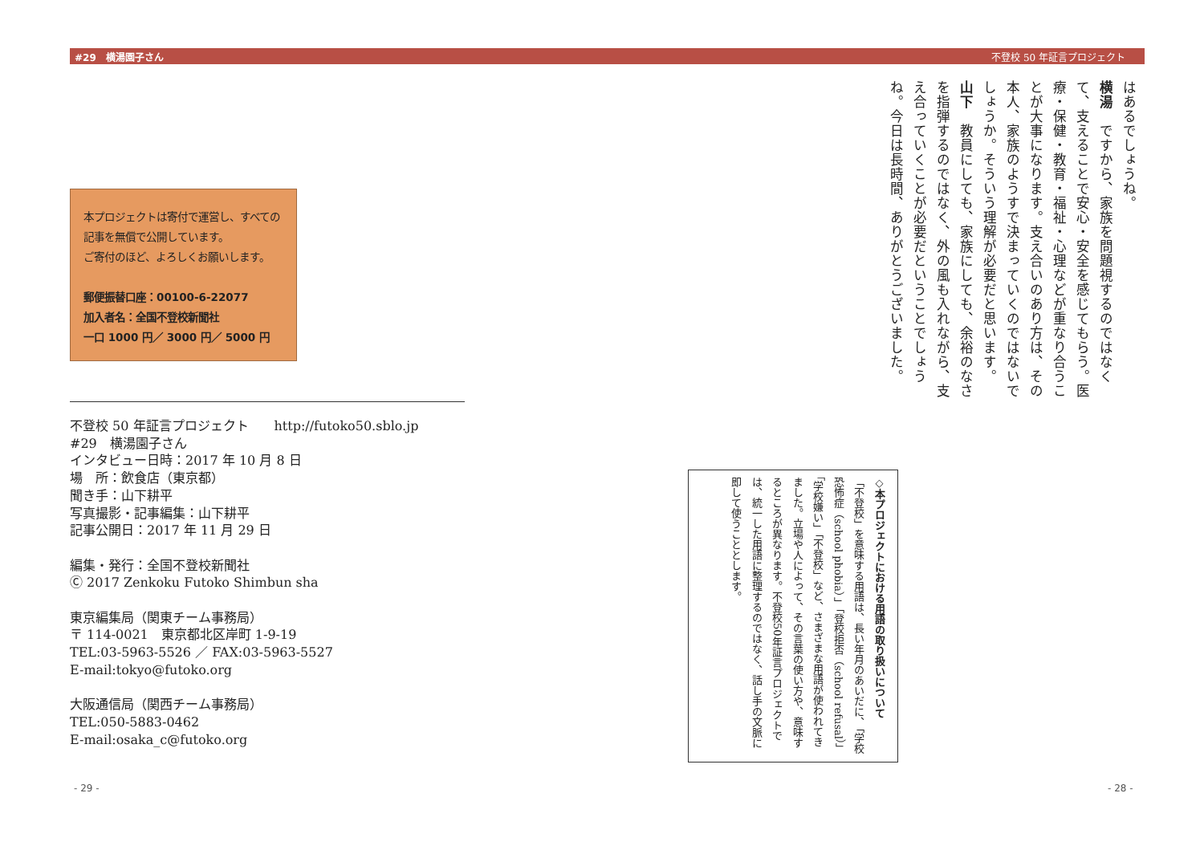#29　横湯園子さん 不登校 50 年証言プロジェクト
はあるでしょうね。
横湯　ですから、家族を問題視するのではなくて、支えることで安心・安全を感じてもらう。医療・保健・教育・福祉・心理などが重なり合うことが大事になります。支え合いのあり方は、その本人、家族のようすで決まっていくのではないでしょうか。そういう理解が必要だと思います。
山下　教員にしても、家族にしても、余裕のなさを指弾するのではなく、外の風も入れながら、支え合っていくことが必要だということでしょうね。今日は長時間、ありがとうございました。
◇本プロジェクトにおける用語の取り扱いについて
「不登校」を意味する用語は、長い年月のあいだに、「学校恐怖症（school phobia）」「登校拒否（school refusal）」「学校嫌い」「不登校」など、さまざまな用語が使われてきました。立場や人によって、その言葉の使い方や、意味するところが異なります。不登校50年証言プロジェクトでは、統一した用語に整理するのではなく、話し手の文脈に即して使うこととします。
- 28 -
本プロジェクトは寄付で運営し、すべての記事を無償で公開しています。
ご寄付のほど、よろしくお願いします。
郵便振替口座：00100-6-22077
加入者名：全国不登校新聞社
一口 1000 円／ 3000 円／ 5000 円
不登校 50 年証言プロジェクト　　http://futoko50.sblo.jp
#29　横湯園子さん
インタビュー日時：2017 年 10 月 8 日
場　所：飲食店（東京都）
聞き手：山下耕平
写真撮影・記事編集：山下耕平
記事公開日：2017 年 11 月 29 日
編集・発行：全国不登校新聞社
Ⓒ 2017 Zenkoku Futoko Shimbun sha
東京編集局（関東チーム事務局）
〒 114-0021　東京都北区岸町 1-9-19
TEL:03-5963-5526 ／ FAX:03-5963-5527
E-mail:tokyo@futoko.org
大阪通信局（関西チーム事務局）
TEL:050-5883-0462
E-mail:osaka_c@futoko.org
- 29 -